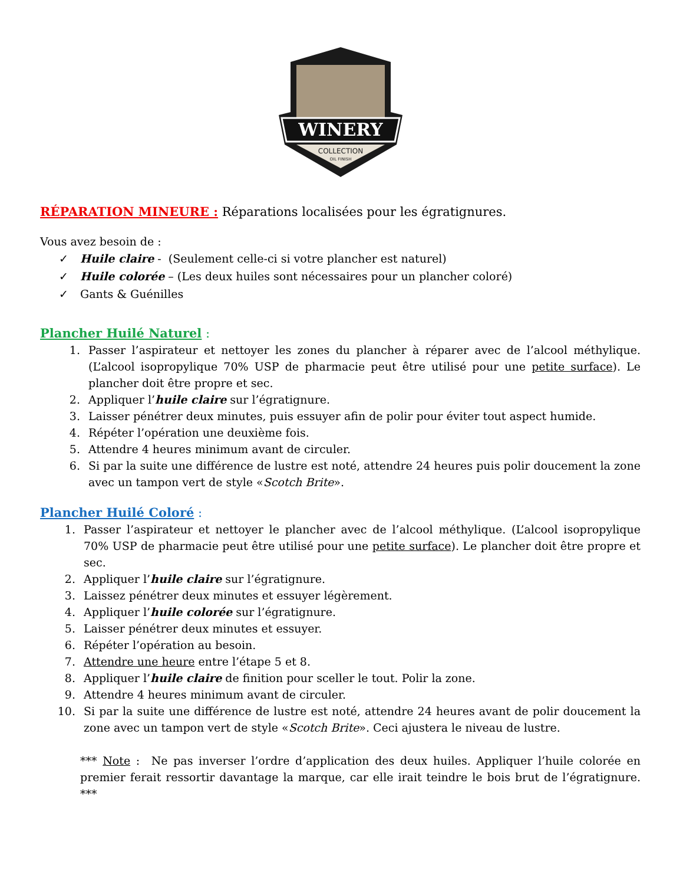WINERY
COLLECTION
OIL FINISH
RÉPARATION MINEURE : Réparations localisées pour les égratignures.
Vous avez besoin de :
✓ Huile claire - (Seulement celle-ci si votre plancher est naturel)
✓ Huile colorée – (Les deux huiles sont nécessaires pour un plancher coloré)
✓ Gants & Guénilles
Plancher Huilé Naturel :
1. Passer l’aspirateur et nettoyer les zones du plancher à réparer avec de l’alcool méthylique. (L’alcool isopropylique 70% USP de pharmacie peut être utilisé pour une petite surface). Le plancher doit être propre et sec.
2. Appliquer l’huile claire sur l’égratignure.
3. Laisser pénétrer deux minutes, puis essuyer afin de polir pour éviter tout aspect humide.
4. Répéter l’opération une deuxième fois.
5. Attendre 4 heures minimum avant de circuler.
6. Si par la suite une différence de lustre est noté, attendre 24 heures puis polir doucement la zone avec un tampon vert de style «Scotch Brite».
Plancher Huilé Coloré :
1. Passer l’aspirateur et nettoyer le plancher avec de l’alcool méthylique. (L’alcool isopropylique 70% USP de pharmacie peut être utilisé pour une petite surface). Le plancher doit être propre et sec.
2. Appliquer l’huile claire sur l’égratignure.
3. Laissez pénétrer deux minutes et essuyer légèrement.
4. Appliquer l’huile colorée sur l’égratignure.
5. Laisser pénétrer deux minutes et essuyer.
6. Répéter l’opération au besoin.
7. Attendre une heure entre l’étape 5 et 8.
8. Appliquer l’huile claire de finition pour sceller le tout. Polir la zone.
9. Attendre 4 heures minimum avant de circuler.
10. Si par la suite une différence de lustre est noté, attendre 24 heures avant de polir doucement la zone avec un tampon vert de style «Scotch Brite». Ceci ajustera le niveau de lustre.
*** Note : Ne pas inverser l’ordre d’application des deux huiles. Appliquer l’huile colorée en premier ferait ressortir davantage la marque, car elle irait teindre le bois brut de l’égratignure. ***